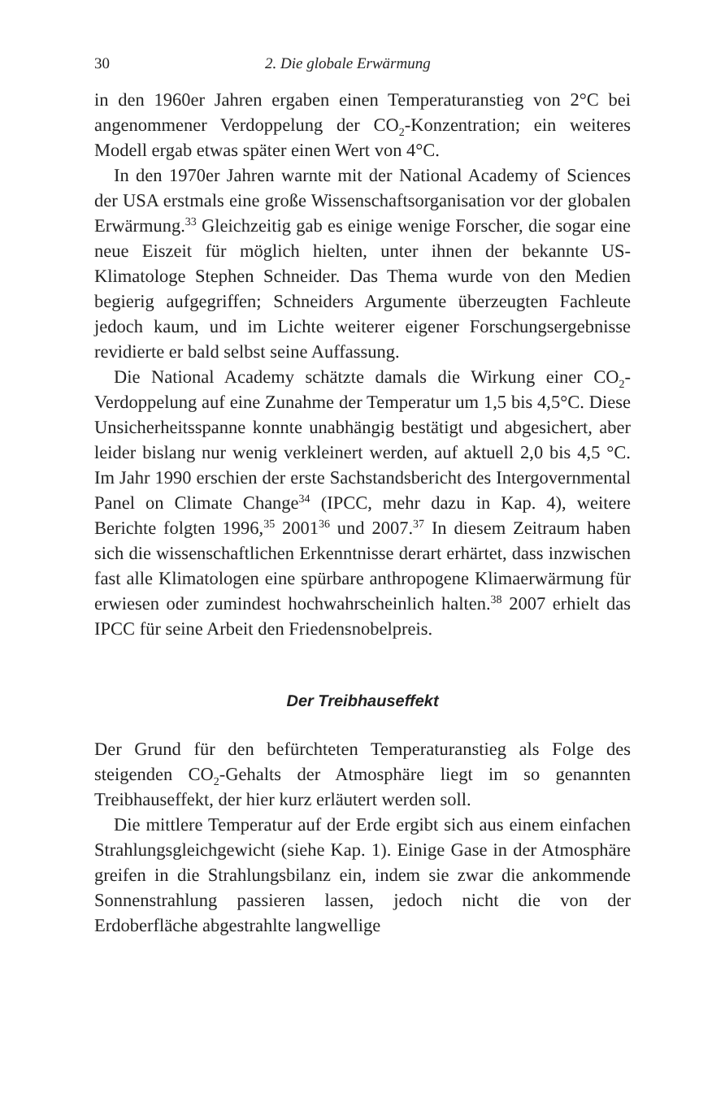30 2. Die globale Erwärmung
in den 1960er Jahren ergaben einen Temperaturanstieg von 2°C bei angenommener Verdoppelung der CO<sub>2</sub>-Konzentration; ein weiteres Modell ergab etwas später einen Wert von 4°C.
In den 1970er Jahren warnte mit der National Academy of Sciences der USA erstmals eine große Wissenschaftsorganisation vor der globalen Erwärmung.<sup>33</sup> Gleichzeitig gab es einige wenige Forscher, die sogar eine neue Eiszeit für möglich hielten, unter ihnen der bekannte US-Klimatologe Stephen Schneider. Das Thema wurde von den Medien begierig aufgegriffen; Schneiders Argumente überzeugten Fachleute jedoch kaum, und im Lichte weiterer eigener Forschungsergebnisse revidierte er bald selbst seine Auffassung.
Die National Academy schätzte damals die Wirkung einer CO<sub>2</sub>-Verdoppelung auf eine Zunahme der Temperatur um 1,5 bis 4,5°C. Diese Unsicherheitsspanne konnte unabhängig bestätigt und abgesichert, aber leider bislang nur wenig verkleinert werden, auf aktuell 2,0 bis 4,5 °C. Im Jahr 1990 erschien der erste Sachstandsbericht des Intergovernmental Panel on Climate Change<sup>34</sup> (IPCC, mehr dazu in Kap. 4), weitere Berichte folgten 1996,<sup>35</sup> 2001<sup>36</sup> und 2007.<sup>37</sup> In diesem Zeitraum haben sich die wissenschaftlichen Erkenntnisse derart erhärtet, dass inzwischen fast alle Klimatologen eine spürbare anthropogene Klimaerwärmung für erwiesen oder zumindest hochwahrscheinlich halten.<sup>38</sup> 2007 erhielt das IPCC für seine Arbeit den Friedensnobelpreis.
Der Treibhauseffekt
Der Grund für den befürchteten Temperaturanstieg als Folge des steigenden CO<sub>2</sub>-Gehalts der Atmosphäre liegt im so genannten Treibhauseffekt, der hier kurz erläutert werden soll.
Die mittlere Temperatur auf der Erde ergibt sich aus einem einfachen Strahlungsgleichgewicht (siehe Kap. 1). Einige Gase in der Atmosphäre greifen in die Strahlungsbilanz ein, indem sie zwar die ankommende Sonnenstrahlung passieren lassen, jedoch nicht die von der Erdoberfläche abgestrahlte langwellige